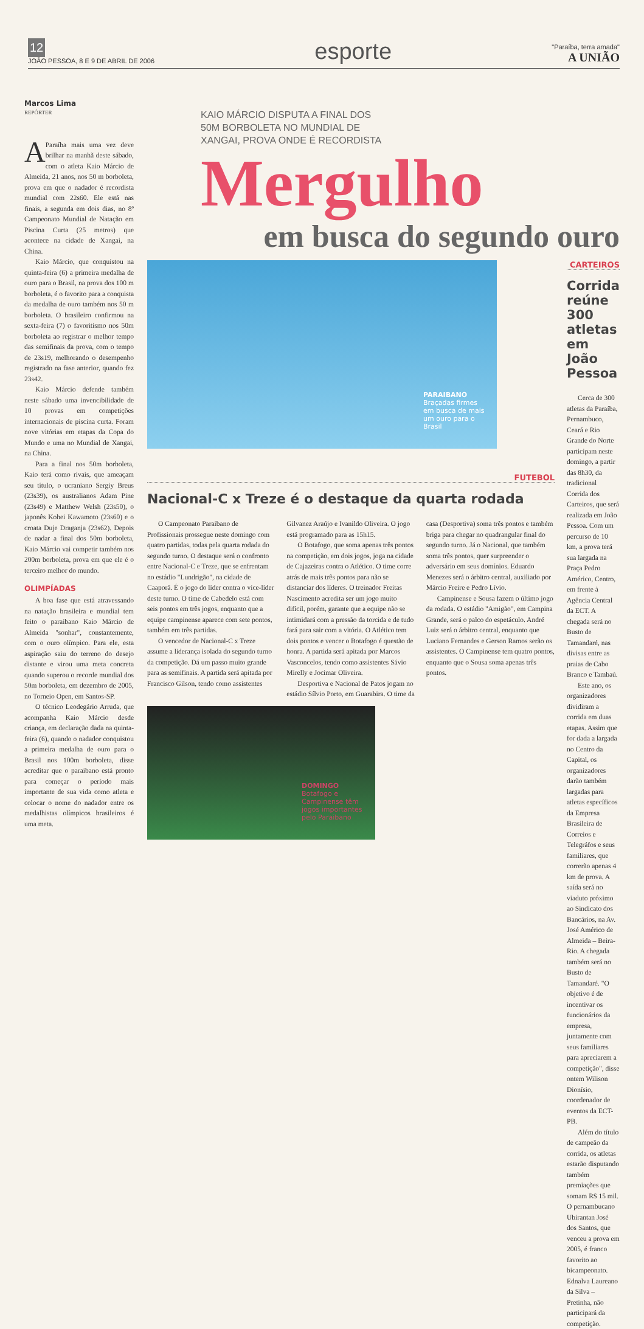12
JOÃO PESSOA, 8 E 9 DE ABRIL DE 2006
esporte
"Paraíba, terra amada"
A UNIÃO
Marcos Lima
REPÓRTER
A Paraíba mais uma vez deve brilhar na manhã deste sábado, com o atleta Kaio Márcio de Almeida, 21 anos, nos 50 m borboleta, prova em que o nadador é recordista mundial com 22s60. Ele está nas finais, a segunda em dois dias, no 8º Campeonato Mundial de Natação em Piscina Curta (25 metros) que acontece na cidade de Xangai, na China.
Kaio Márcio, que conquistou na quinta-feira (6) a primeira medalha de ouro para o Brasil, na prova dos 100 m borboleta, é o favorito para a conquista da medalha de ouro também nos 50 m borboleta. O brasileiro confirmou na sexta-feira (7) o favoritismo nos 50m borboleta ao registrar o melhor tempo das semifinais da prova, com o tempo de 23s19, melhorando o desempenho registrado na fase anterior, quando fez 23s42.
Kaio Márcio defende também neste sábado uma invencibilidade de 10 provas em competições internacionais de piscina curta. Foram nove vitórias em etapas da Copa do Mundo e uma no Mundial de Xangai, na China.
Para a final nos 50m borboleta, Kaio terá como rivais, que ameaçam seu título, o ucraniano Sergiy Breus (23s39), os australianos Adam Pine (23s49) e Matthew Welsh (23s50), o japonês Kohei Kawamoto (23s60) e o croata Duje Draganja (23s62). Depois de nadar a final dos 50m borboleta, Kaio Márcio vai competir também nos 200m borboleta, prova em que ele é o terceiro melhor do mundo.
OLIMPÍADAS
A boa fase que está atravessando na natação brasileira e mundial tem feito o paraibano Kaio Márcio de Almeida "sonhar", constantemente, com o ouro olímpico. Para ele, esta aspiração saiu do terreno do desejo distante e virou uma meta concreta quando superou o recorde mundial dos 50m borboleta, em dezembro de 2005, no Torneio Open, em Santos-SP.
O técnico Leodegário Arruda, que acompanha Kaio Márcio desde criança, em declaração dada na quinta-feira (6), quando o nadador conquistou a primeira medalha de ouro para o Brasil nos 100m borboleta, disse acreditar que o paraibano está pronto para começar o período mais importante de sua vida como atleta e colocar o nome do nadador entre os medalhistas olímpicos brasileiros é uma meta.
KAIO MÁRCIO DISPUTA A FINAL DOS
50M BORBOLETA NO MUNDIAL DE
XANGAI, PROVA ONDE É RECORDISTA
Mergulho
em busca do segundo ouro
PARAIBANO
Braçadas firmes em busca de mais um ouro para o Brasil
FUTEBOL
Nacional-C x Treze é o destaque da quarta rodada
O Campeonato Paraibano de Profissionais prossegue neste domingo com quatro partidas, todas pela quarta rodada do segundo turno. O destaque será o confronto entre Nacional-C e Treze, que se enfrentam no estádio "Lundrigão", na cidade de Caaporã. É o jogo do líder contra o vice-líder deste turno. O time de Cabedelo está com seis pontos em três jogos, enquanto que a equipe campinense aparece com sete pontos, também em três partidas.
O vencedor de Nacional-C x Treze assume a liderança isolada do segundo turno da competição. Dá um passo muito grande para as semifinais. A partida será apitada por Francisco Gilson, tendo como assistentes Gilvanez Araújo e Ivanildo Oliveira. O jogo está programado para as 15h15.
O Botafogo, que soma apenas três pontos na competição, em dois jogos, joga na cidade de Cajazeiras contra o Atlético. O time corre atrás de mais três pontos para não se distanciar dos líderes. O treinador Freitas Nascimento acredita ser um jogo muito difícil, porém, garante que a equipe não se intimidará com a pressão da torcida e de tudo fará para sair com a vitória. O Atlético tem dois pontos e vencer o Botafogo é questão de honra. A partida será apitada por Marcos Vasconcelos, tendo como assistentes Sávio Mirelly e Jocimar Oliveira.
Desportiva e Nacional de Patos jogam no estádio Sílvio Porto, em Guarabira. O time da casa (Desportiva) soma três pontos e também briga para chegar no quadrangular final do segundo turno. Já o Nacional, que também soma três pontos, quer surpreender o adversário em seus domínios. Eduardo Menezes será o árbitro central, auxiliado por Márcio Freire e Pedro Lívio.
Campinense e Sousa fazem o último jogo da rodada. O estádio "Amigão", em Campina Grande, será o palco do espetáculo. André Luiz será o árbitro central, enquanto que Luciano Fernandes e Gerson Ramos serão os assistentes. O Campinense tem quatro pontos, enquanto que o Sousa soma apenas três pontos.
DOMINGO
Botafogo e Campinense têm jogos importantes pelo Paraibano
CARTEIROS
Corrida reúne 300 atletas em João Pessoa
Cerca de 300 atletas da Paraíba, Pernambuco, Ceará e Rio Grande do Norte participam neste domingo, a partir das 8h30, da tradicional Corrida dos Carteiros, que será realizada em João Pessoa. Com um percurso de 10 km, a prova terá sua largada na Praça Pedro Américo, Centro, em frente à Agência Central da ECT. A chegada será no Busto de Tamandaré, nas divisas entre as praias de Cabo Branco e Tambaú.
Este ano, os organizadores dividiram a corrida em duas etapas. Assim que for dada a largada no Centro da Capital, os organizadores darão também largadas para atletas específicos da Empresa Brasileira de Correios e Telegráfos e seus familiares, que correrão apenas 4 km de prova. A saída será no viaduto próximo ao Sindicato dos Bancários, na Av. José Américo de Almeida – Beira-Rio. A chegada também será no Busto de Tamandaré. "O objetivo é de incentivar os funcionários da empresa, juntamente com seus familiares para apreciarem a competição", disse ontem Wilison Dionísio, coordenador de eventos da ECT-PB.
Além do título de campeão da corrida, os atletas estarão disputando também premiações que somam R$ 15 mil. O pernambucano Ubirantan José dos Santos, que venceu a prova em 2005, é franco favorito ao bicampeonato. Ednalva Laureano da Silva – Pretinha, não participará da competição.